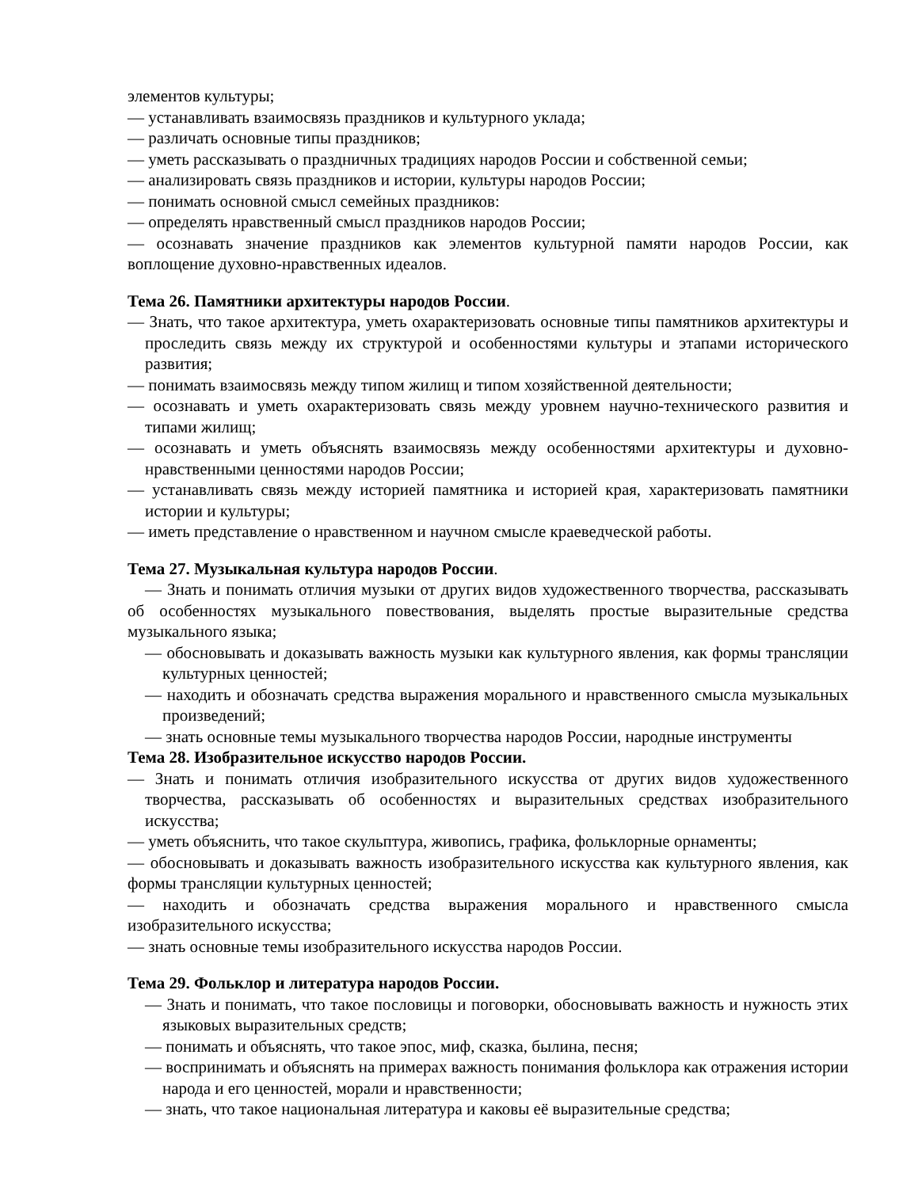элементов культуры;
— устанавливать взаимосвязь праздников и культурного уклада;
— различать основные типы праздников;
— уметь рассказывать о праздничных традициях народов России и собственной семьи;
— анализировать связь праздников и истории, культуры народов России;
— понимать основной смысл семейных праздников:
— определять нравственный смысл праздников народов России;
— осознавать значение праздников как элементов культурной памяти народов России, как воплощение духовно-нравственных идеалов.
Тема 26. Памятники архитектуры народов России.
— Знать, что такое архитектура, уметь охарактеризовать основные типы памятников архитектуры и проследить связь между их структурой и особенностями культуры и этапами исторического развития;
— понимать взаимосвязь между типом жилищ и типом хозяйственной деятельности;
— осознавать и уметь охарактеризовать связь между уровнем научно-технического развития и типами жилищ;
— осознавать и уметь объяснять взаимосвязь между особенностями архитектуры и духовно-нравственными ценностями народов России;
— устанавливать связь между историей памятника и историей края, характеризовать памятники истории и культуры;
— иметь представление о нравственном и научном смысле краеведческой работы.
Тема 27. Музыкальная культура народов России.
— Знать и понимать отличия музыки от других видов художественного творчества, рассказывать об особенностях музыкального повествования, выделять простые выразительные средства музыкального языка;
— обосновывать и доказывать важность музыки как культурного явления, как формы трансляции культурных ценностей;
— находить и обозначать средства выражения морального и нравственного смысла музыкальных произведений;
— знать основные темы музыкального творчества народов России, народные инструменты
Тема 28. Изобразительное искусство народов России.
— Знать и понимать отличия изобразительного искусства от других видов художественного творчества, рассказывать об особенностях и выразительных средствах изобразительного искусства;
— уметь объяснить, что такое скульптура, живопись, графика, фольклорные орнаменты;
— обосновывать и доказывать важность изобразительного искусства как культурного явления, как формы трансляции культурных ценностей;
— находить и обозначать средства выражения морального и нравственного смысла изобразительного искусства;
— знать основные темы изобразительного искусства народов России.
Тема 29. Фольклор и литература народов России.
— Знать и понимать, что такое пословицы и поговорки, обосновывать важность и нужность этих языковых выразительных средств;
— понимать и объяснять, что такое эпос, миф, сказка, былина, песня;
— воспринимать и объяснять на примерах важность понимания фольклора как отражения истории народа и его ценностей, морали и нравственности;
— знать, что такое национальная литература и каковы её выразительные средства;